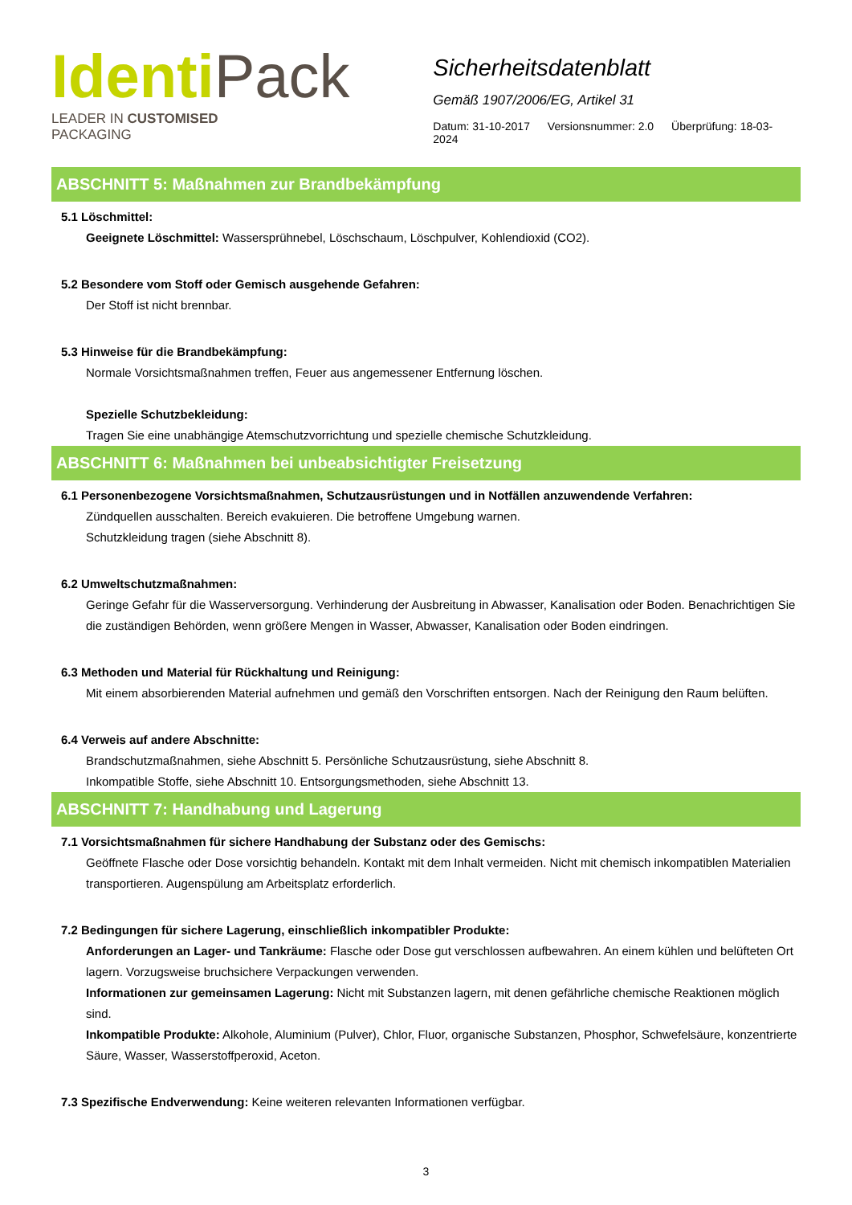Identi Pack
LEADER IN CUSTOMISED
PACKAGING
Sicherheitsdatenblatt
Gemäß 1907/2006/EG, Artikel 31
Datum: 31-10-2017 Versionsnummer: 2.0 Überprüfung: 18-03-2024
ABSCHNITT 5: Maßnahmen zur Brandbekämpfung
5.1 Löschmittel:
Geeignete Löschmittel: Wassersprühnebel, Löschschaum, Löschpulver, Kohlendioxid (CO2).
5.2 Besondere vom Stoff oder Gemisch ausgehende Gefahren:
Der Stoff ist nicht brennbar.
5.3 Hinweise für die Brandbekämpfung:
Normale Vorsichtsmaßnahmen treffen, Feuer aus angemessener Entfernung löschen.
Spezielle Schutzbekleidung:
Tragen Sie eine unabhängige Atemschutzvorrichtung und spezielle chemische Schutzkleidung.
ABSCHNITT 6: Maßnahmen bei unbeabsichtigter Freisetzung
6.1 Personenbezogene Vorsichtsmaßnahmen, Schutzausrüstungen und in Notfällen anzuwendende Verfahren:
Zündquellen ausschalten. Bereich evakuieren. Die betroffene Umgebung warnen.
Schutzkleidung tragen (siehe Abschnitt 8).
6.2 Umweltschutzmaßnahmen:
Geringe Gefahr für die Wasserversorgung. Verhinderung der Ausbreitung in Abwasser, Kanalisation oder Boden. Benachrichtigen Sie die zuständigen Behörden, wenn größere Mengen in Wasser, Abwasser, Kanalisation oder Boden eindringen.
6.3 Methoden und Material für Rückhaltung und Reinigung:
Mit einem absorbierenden Material aufnehmen und gemäß den Vorschriften entsorgen. Nach der Reinigung den Raum belüften.
6.4 Verweis auf andere Abschnitte:
Brandschutzmaßnahmen, siehe Abschnitt 5. Persönliche Schutzausrüstung, siehe Abschnitt 8.
Inkompatible Stoffe, siehe Abschnitt 10. Entsorgungsmethoden, siehe Abschnitt 13.
ABSCHNITT 7: Handhabung und Lagerung
7.1 Vorsichtsmaßnahmen für sichere Handhabung der Substanz oder des Gemischs:
Geöffnete Flasche oder Dose vorsichtig behandeln. Kontakt mit dem Inhalt vermeiden. Nicht mit chemisch inkompatiblen Materialien transportieren. Augenspülung am Arbeitsplatz erforderlich.
7.2 Bedingungen für sichere Lagerung, einschließlich inkompatibler Produkte:
Anforderungen an Lager- und Tankräume: Flasche oder Dose gut verschlossen aufbewahren. An einem kühlen und belüfteten Ort lagern. Vorzugsweise bruchsichere Verpackungen verwenden.
Informationen zur gemeinsamen Lagerung: Nicht mit Substanzen lagern, mit denen gefährliche chemische Reaktionen möglich sind.
Inkompatible Produkte: Alkohole, Aluminium (Pulver), Chlor, Fluor, organische Substanzen, Phosphor, Schwefelsäure, konzentrierte Säure, Wasser, Wasserstoffperoxid, Aceton.
7.3 Spezifische Endverwendung: Keine weiteren relevanten Informationen verfügbar.
3